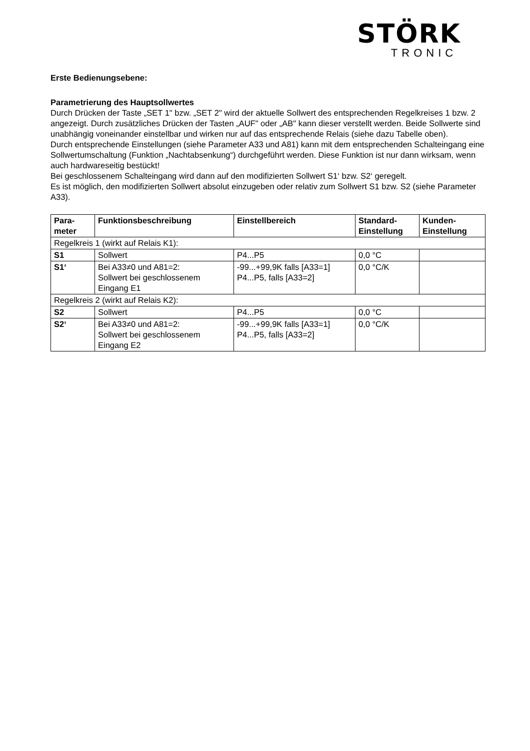STÖRK
TRONIC
Erste Bedienungsebene:
Parametrierung des Hauptsollwertes
Durch Drücken der Taste „SET 1" bzw. „SET 2" wird der aktuelle Sollwert des entsprechenden Regelkreises 1 bzw. 2 angezeigt. Durch zusätzliches Drücken der Tasten „AUF" oder „AB" kann dieser verstellt werden. Beide Sollwerte sind unabhängig voneinander einstellbar und wirken nur auf das entsprechende Relais (siehe dazu Tabelle oben).
Durch entsprechende Einstellungen (siehe Parameter A33 und A81) kann mit dem entsprechenden Schalteingang eine Sollwertumschaltung (Funktion „Nachtabsenkung“) durchgeführt werden. Diese Funktion ist nur dann wirksam, wenn auch hardwareseitig bestückt!
Bei geschlossenem Schalteingang wird dann auf den modifizierten Sollwert S1‘ bzw. S2‘ geregelt.
Es ist möglich, den modifizierten Sollwert absolut einzugeben oder relativ zum Sollwert S1 bzw. S2 (siehe Parameter A33).
| Para- meter | Funktionsbeschreibung | Einstellbereich | Standard- Einstellung | Kunden- Einstellung |
| --- | --- | --- | --- | --- |
| Regelkreis 1 (wirkt auf Relais K1): | | | | |
| S1 | Sollwert | P4...P5 | 0,0 °C | |
| S1‘ | Bei A33≠0 und A81=2: Sollwert bei geschlossenem Eingang E1 | -99...+99,9K falls [A33=1] P4...P5, falls [A33=2] | 0,0 °C/K | |
| Regelkreis 2 (wirkt auf Relais K2): | | | | |
| S2 | Sollwert | P4...P5 | 0,0 °C | |
| S2‘ | Bei A33≠0 und A81=2: Sollwert bei geschlossenem Eingang E2 | -99...+99,9K falls [A33=1] P4...P5, falls [A33=2] | 0,0 °C/K | |